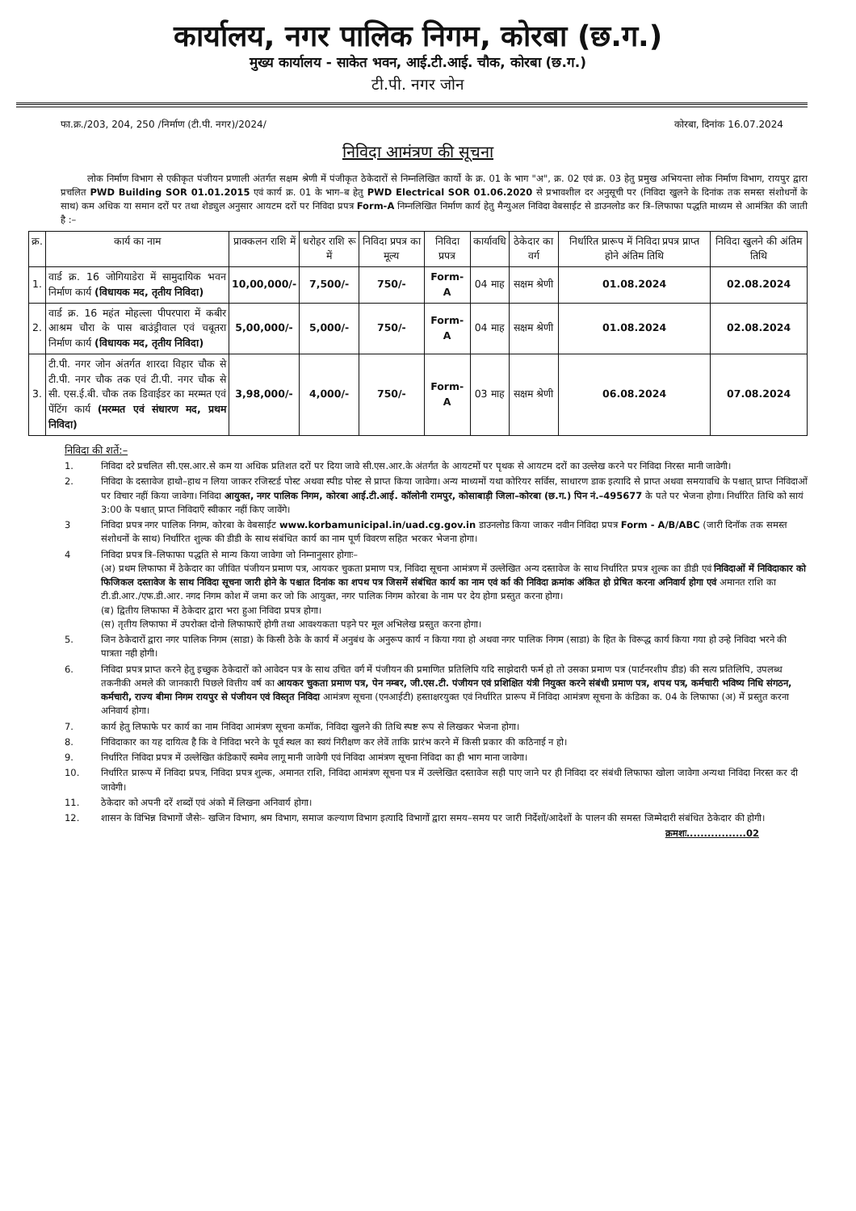कार्यालय, नगर पालिक निगम, कोरबा (छ.ग.)
मुख्य कार्यालय - साकेत भवन, आई.टी.आई. चौक, कोरबा (छ.ग.)
टी.पी. नगर जोन
फा.क्र./203, 204, 250 /निर्माण (टी.पी. नगर)/2024/ कोरबा, दिनांक 16.07.2024
निविदा आमंत्रण की सूचना
लोक निर्माण विभाग से एकीकृत पंजीयन प्रणाली अंतर्गत सक्षम श्रेणी में पंजीकृत ठेकेदारों से निम्नलिखित कार्यो के क्र. 01 के भाग "अ", क्र. 02 एवं क्र. 03 हेतु प्रमुख अभियन्ता लोक निर्माण विभाग, रायपुर द्वारा प्रचलित PWD Building SOR 01.01.2015 एवं कार्य क्र. 01 के भाग–ब हेतु PWD Electrical SOR 01.06.2020 से प्रभावशील दर अनुसूची पर (निविदा खुलने के दिनांक तक समस्त संशोधनों के साथ) कम अधिक या समान दरों पर तथा शेड्युल अनुसार आयटम दरों पर निविदा प्रपत्र Form-A निम्नलिखित निर्माण कार्य हेतु मैन्युअल निविदा वेबसाईट से डाउनलोड कर त्रि–लिफाफा पद्धति माध्यम से आमंत्रित की जाती है :–
| क्र. | कार्य का नाम | प्राक्कलन राशि में | धरोहर राशि रू में | निविदा प्रपत्र का मूल्य | निविदा प्रपत्र | कार्यावधि | ठेकेदार का वर्ग | निर्धारित प्रारूप में निविदा प्रपत्र प्राप्त होने अंतिम तिथि | निविदा खुलने की अंतिम तिथि |
| --- | --- | --- | --- | --- | --- | --- | --- | --- | --- |
| 1. | वार्ड क्र. 16 जोगियाडेरा में सामुदायिक भवन निर्माण कार्य (विधायक मद, तृतीय निविदा) | 10,00,000/- | 7,500/- | 750/- | Form-A | 04 माह | सक्षम श्रेणी | 01.08.2024 | 02.08.2024 |
| 2. | वार्ड क्र. 16 महंत मोहल्ला पीपरपारा में कबीर आश्रम चौरा के पास बाउंड्रीवाल एवं चबूतरा निर्माण कार्य (विधायक मद, तृतीय निविदा) | 5,00,000/- | 5,000/- | 750/- | Form-A | 04 माह | सक्षम श्रेणी | 01.08.2024 | 02.08.2024 |
| 3. | टी.पी. नगर जोन अंतर्गत शारदा विहार चौक से टी.पी. नगर चौक तक एवं टी.पी. नगर चौक से सी. एस.ई.बी. चौक तक डिवाईडर का मरम्मत एवं पेंटिंग कार्य (मरम्मत एवं संधारण मद, प्रथम निविदा) | 3,98,000/- | 4,000/- | 750/- | Form-A | 03 माह | सक्षम श्रेणी | 06.08.2024 | 07.08.2024 |
निविदा की शर्ते:–
1. निविदा दरे प्रचलित सी.एस.आर.से कम या अधिक प्रतिशत दरों पर दिया जावे सी.एस.आर.के अंतर्गत के आयटमों पर पृथक से आयटम दरों का उल्लेख करने पर निविदा निरस्त मानी जावेगी।
2. निविदा के दस्तावेज हाथो–हाथ न लिया जाकर रजिस्टर्ड पोस्ट अथवा स्पीड पोस्ट से प्राप्त किया जावेगा। अन्य माध्यमों यथा कोरियर सर्विस, साधारण डाक इत्यादि से प्राप्त अथवा समयावधि के पश्चात् प्राप्त निविदाओं पर विचार नहीं किया जावेगा। निविदा आयुक्त, नगर पालिक निगम, कोरबा आई.टी.आई. कॉलोनी रामपुर, कोसाबाड़ी जिला–कोरबा (छ.ग.) पिन नं.–495677 के पते पर भेजना होगा। निर्धारित तिथि को सायं 3:00 के पश्चात् प्राप्त निविदाएँ स्वीकार नहीं किए जावेंगे।
3 निविदा प्रपत्र नगर पालिक निगम, कोरबा के वेबसाईट www.korbamunicipal.in/uad.cg.gov.in डाउनलोड किया जाकर नवीन निविदा प्रपत्र Form - A/B/ABC (जारी दिनॉक तक समस्त संशोधनों के साथ) निर्धारित शुल्क की डीडी के साथ संबंधित कार्य का नाम पूर्ण विवरण सहित भरकर भेजना होगा।
4 निविदा प्रपत्र त्रि–लिफाफा पद्धति से मान्य किया जावेगा जो निम्नानुसार होगाः–
(अ) प्रथम लिफाफा में ठेकेदार का जीवित पंजीयन प्रमाण पत्र, आयकर चुकता प्रमाण पत्र, निविदा सूचना आमंत्रण में उल्लेखित अन्य दस्तावेज के साथ निर्धारित प्रपत्र शुल्क का डीडी एवं निविदाओं में निविदाकार को फिजिकल दस्तावेज के साथ निविदा सूचना जारी होने के पश्चात दिनांक का शपथ पत्र जिसमें संबंधित कार्य का नाम एवं र्का की निविदा क्रमांक अंकित हो प्रेषित करना अनिवार्य होगा एवं अमानत राशि का टी.डी.आर./एफ.डी.आर. नगद निगम कोश में जमा कर जो कि आयुक्त, नगर पालिक निगम कोरबा के नाम पर देय होगा प्रस्तुत करना होगा।
(ब) द्वितीय लिफाफा में ठेकेदार द्वारा भरा हुआ निविदा प्रपत्र होगा।
(स) तृतीय लिफाफा में उपरोक्त दोनो लिफाफाऐं होगी तथा आवश्यकता पड़ने पर मूल अभिलेख प्रस्तुत करना होगा।
5. जिन ठेकेदारों द्वारा नगर पालिक निगम (साडा) के किसी ठेके के कार्य में अनुबंध के अनुरूप कार्य न किया गया हो अथवा नगर पालिक निगम (साडा) के हित के विरूद्ध कार्य किया गया हो उन्हे निविदा भरने की पात्रता नही होगी।
6. निविदा प्रपत्र प्राप्त करने हेतु इच्छुक ठेकेदारों को आवेदन पत्र के साथ उचित वर्ग में पंजीयन की प्रमाणित प्रतिलिपि यदि साझेदारी फर्म हो तो उसका प्रमाण पत्र (पार्टनरशीप डीड) की सत्य प्रतिलिपि, उपलब्ध तकनीकी अमले की जानकारी पिछले वित्तीय वर्ष का आयकर चुकता प्रमाण पत्र, पेन नम्बर, जी.एस.टी. पंजीयन एवं प्रशिक्षित यंत्री नियुक्त करने संबंधी प्रमाण पत्र, शपथ पत्र, कर्मचारी भविष्य निधि संगठन, कर्मचारी, राज्य बीमा निगम रायपुर से पंजीयन एवं विस्तृत निविदा आमंत्रण सूचना (एनआईटी) हस्ताक्षरयुक्त एवं निर्धारित प्रारूप में निविदा आमंत्रण सूचना के कंडिका क. 04 के लिफाफा (अ) में प्रस्तुत करना अनिवार्य होगा।
7. कार्य हेतु लिफाफे पर कार्य का नाम निविदा आमंत्रण सूचना कमॉक, निविदा खुलने की तिथि स्पष्ट रूप से लिखकर भेजना होगा।
8. निविदाकार का यह दायित्व है कि वे निविदा भरने के पूर्व स्थल का स्वयं निरीक्षण कर लेवें ताकि प्रारंभ करने में किसी प्रकार की कठिनाई न हो।
9. निर्धारित निविदा प्रपत्र में उल्लेखित कंडिकाऐं स्वमेव लागू मानी जावेगी एवं निविदा आमंत्रण सूचना निविदा का ही भाग माना जावेगा।
10. निर्धारित प्रारूप में निविदा प्रपत्र, निविदा प्रपत्र शुल्क, अमानत राशि, निविदा आमंत्रण सूचना पत्र में उल्लेखित दस्तावेज सही पाए जाने पर ही निविदा दर संबंधी लिफाफा खोला जावेगा अन्यथा निविदा निरस्त कर दी जावेगी।
11. ठेकेदार को अपनी दरें शब्दों एवं अंको में लिखना अनिवार्य होगा।
12. शासन के विभिन्न विभागों जैसेः– खजिन विभाग, श्रम विभाग, समाज कल्याण विभाग इत्यादि विभागों द्वारा समय–समय पर जारी निर्देशों/आदेशों के पालन की समस्त जिम्मेदारी संबंधित ठेकेदार की होगी।
क्रमशः.................02